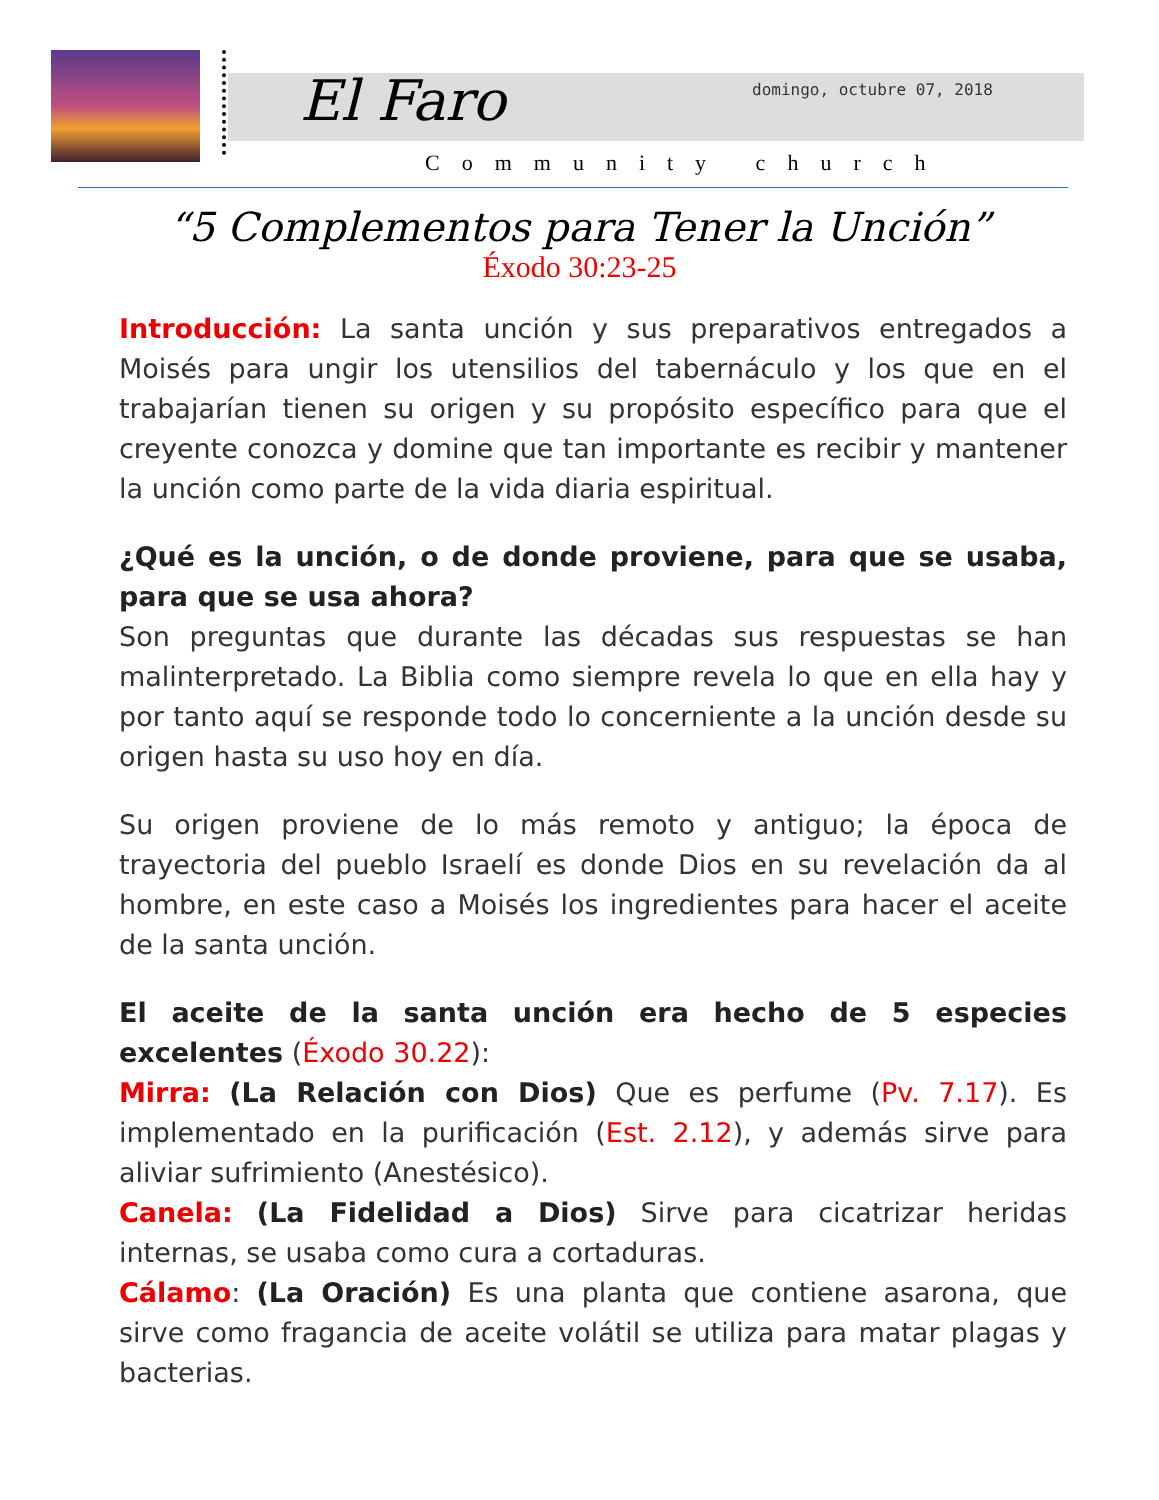El Faro domingo, octubre 07, 2018
Community church
“5 Complementos para Tener la Unción”
Éxodo 30:23-25
Introducción: La santa unción y sus preparativos entregados a Moisés para ungir los utensilios del tabernáculo y los que en el trabajarían tienen su origen y su propósito específico para que el creyente conozca y domine que tan importante es recibir y mantener la unción como parte de la vida diaria espiritual.
¿Qué es la unción, o de donde proviene, para que se usaba, para que se usa ahora?
Son preguntas que durante las décadas sus respuestas se han malinterpretado. La Biblia como siempre revela lo que en ella hay y por tanto aquí se responde todo lo concerniente a la unción desde su origen hasta su uso hoy en día.
Su origen proviene de lo más remoto y antiguo; la época de trayectoria del pueblo Israelí es donde Dios en su revelación da al hombre, en este caso a Moisés los ingredientes para hacer el aceite de la santa unción.
El aceite de la santa unción era hecho de 5 especies excelentes (Éxodo 30.22):
Mirra: (La Relación con Dios) Que es perfume (Pv. 7.17). Es implementado en la purificación (Est. 2.12), y además sirve para aliviar sufrimiento (Anestésico).
Canela: (La Fidelidad a Dios) Sirve para cicatrizar heridas internas, se usaba como cura a cortaduras.
Cálamo: (La Oración) Es una planta que contiene asarona, que sirve como fragancia de aceite volátil se utiliza para matar plagas y bacterias.